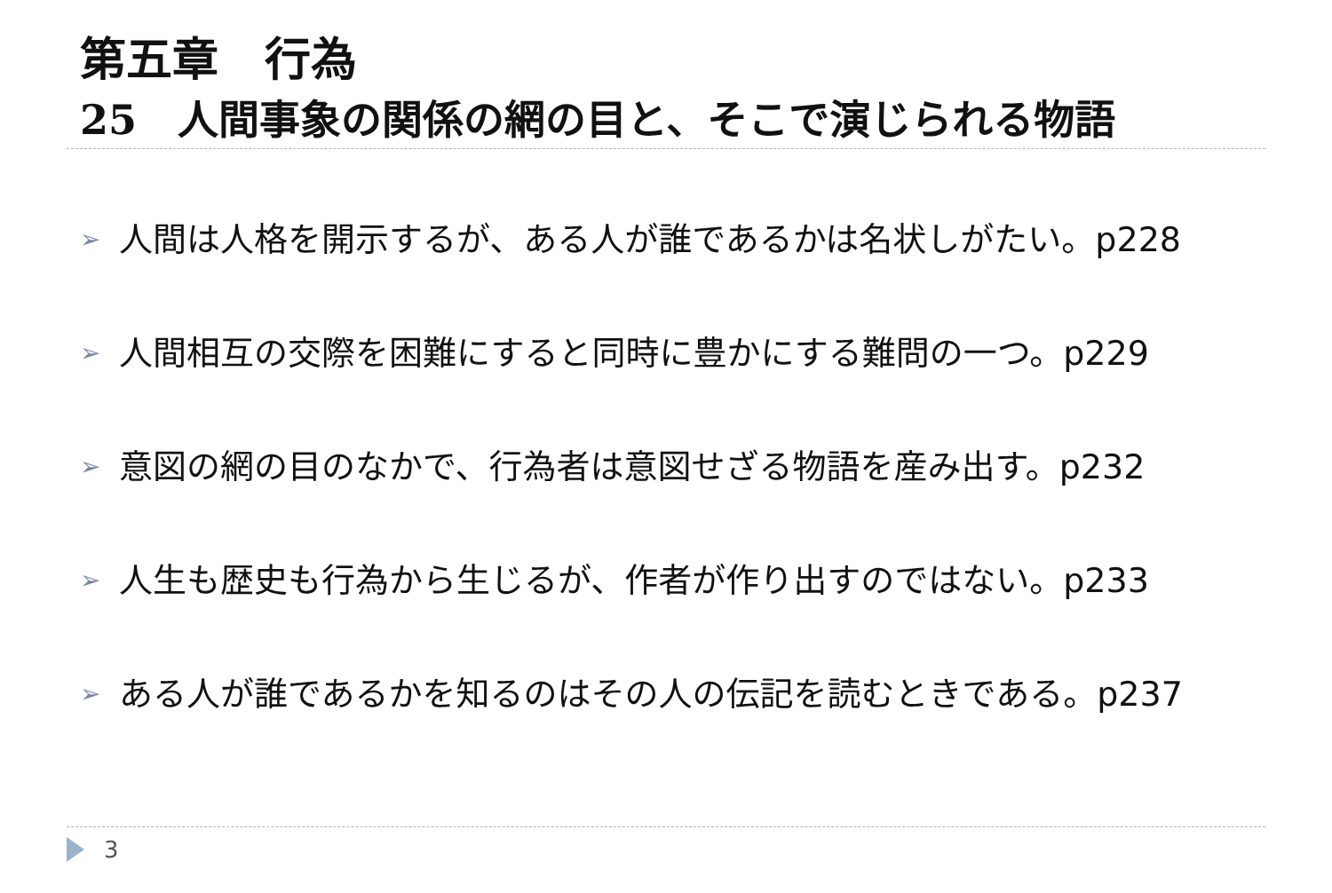第五章　行為
25　人間事象の関係の網の目と、そこで演じられる物語
➢ 人間は人格を開示するが、ある人が誰であるかは名状しがたい。p228
➢ 人間相互の交際を困難にすると同時に豊かにする難問の一つ。p229
➢ 意図の網の目のなかで、行為者は意図せざる物語を産み出す。p232
➢ 人生も歴史も行為から生じるが、作者が作り出すのではない。p233
➢ ある人が誰であるかを知るのはその人の伝記を読むときである。p237
3